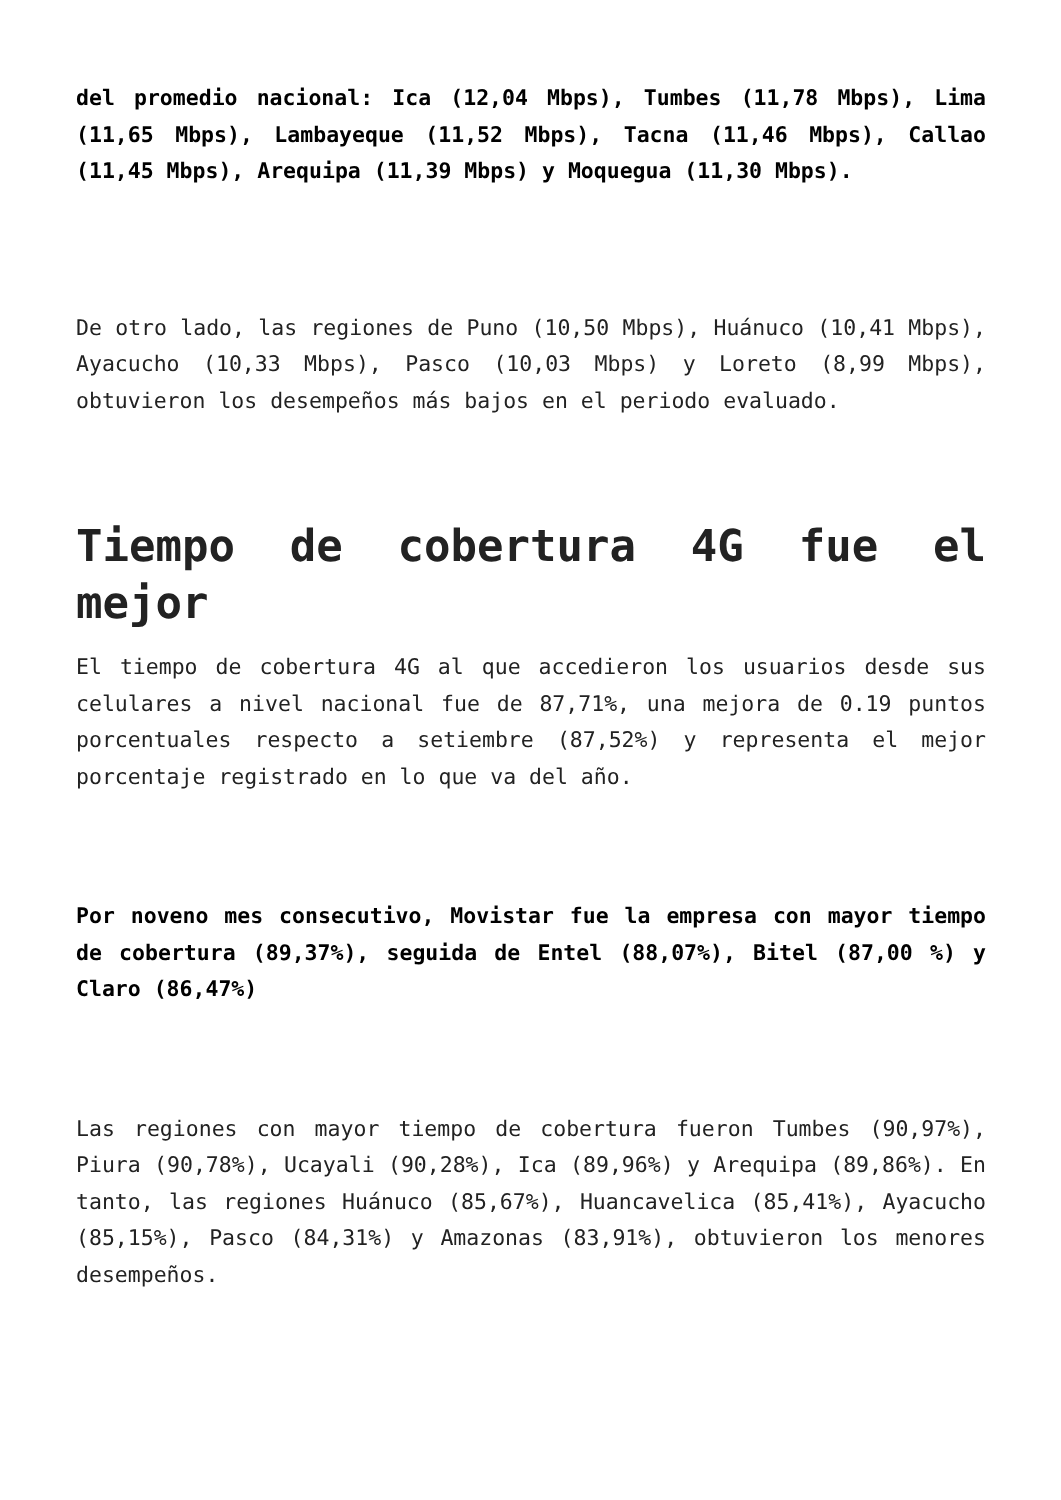del promedio nacional: Ica (12,04 Mbps), Tumbes (11,78 Mbps), Lima (11,65 Mbps), Lambayeque (11,52 Mbps), Tacna (11,46 Mbps), Callao (11,45 Mbps), Arequipa (11,39 Mbps) y Moquegua (11,30 Mbps).
De otro lado, las regiones de Puno (10,50 Mbps), Huánuco (10,41 Mbps), Ayacucho (10,33 Mbps), Pasco (10,03 Mbps) y Loreto (8,99 Mbps), obtuvieron los desempeños más bajos en el periodo evaluado.
Tiempo de cobertura 4G fue el mejor
El tiempo de cobertura 4G al que accedieron los usuarios desde sus celulares a nivel nacional fue de 87,71%, una mejora de 0.19 puntos porcentuales respecto a setiembre (87,52%) y representa el mejor porcentaje registrado en lo que va del año.
Por noveno mes consecutivo, Movistar fue la empresa con mayor tiempo de cobertura (89,37%), seguida de Entel (88,07%), Bitel (87,00 %) y Claro (86,47%)
Las regiones con mayor tiempo de cobertura fueron Tumbes (90,97%), Piura (90,78%), Ucayali (90,28%), Ica (89,96%) y Arequipa (89,86%). En tanto, las regiones Huánuco (85,67%), Huancavelica (85,41%), Ayacucho (85,15%), Pasco (84,31%) y Amazonas (83,91%), obtuvieron los menores desempeños.